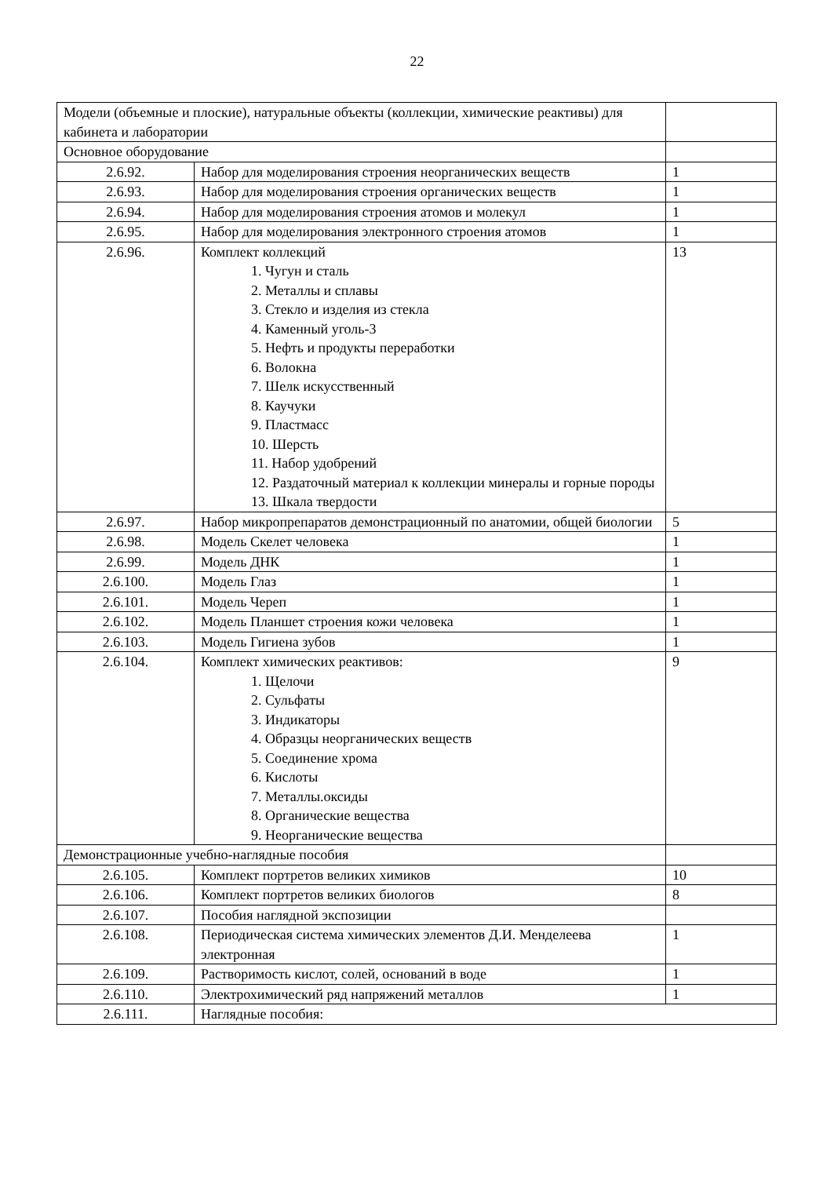22
| Модели (объемные и плоские), натуральные объекты (коллекции, химические реактивы) для кабинета и лаборатории | | |
| Основное оборудование | | |
| 2.6.92. | Набор для моделирования строения неорганических веществ | 1 |
| 2.6.93. | Набор для моделирования строения органических веществ | 1 |
| 2.6.94. | Набор для моделирования строения атомов и молекул | 1 |
| 2.6.95. | Набор для моделирования электронного строения атомов | 1 |
| 2.6.96. | Комплект коллекций 1. Чугун и сталь 2. Металлы и сплавы 3. Стекло и изделия из стекла 4. Каменный уголь-3 5. Нефть и продукты переработки 6. Волокна 7. Шелк искусственный 8. Каучуки 9. Пластмасс 10. Шерсть 11. Набор удобрений 12. Раздаточный материал к коллекции минералы и горные породы 13. Шкала твердости | 13 |
| 2.6.97. | Набор микропрепаратов демонстрационный по анатомии, общей биологии | 5 |
| 2.6.98. | Модель Скелет человека | 1 |
| 2.6.99. | Модель ДНК | 1 |
| 2.6.100. | Модель Глаз | 1 |
| 2.6.101. | Модель Череп | 1 |
| 2.6.102. | Модель Планшет строения кожи человека | 1 |
| 2.6.103. | Модель Гигиена зубов | 1 |
| 2.6.104. | Комплект химических реактивов: 1. Щелочи 2. Сульфаты 3. Индикаторы 4. Образцы неорганических веществ 5. Соединение хрома 6. Кислоты 7. Металлы.оксиды 8. Органические вещества 9. Неорганические вещества | 9 |
| Демонстрационные учебно-наглядные пособия | | |
| 2.6.105. | Комплект портретов великих химиков | 10 |
| 2.6.106. | Комплект портретов великих биологов | 8 |
| 2.6.107. | Пособия наглядной экспозиции | |
| 2.6.108. | Периодическая система химических элементов Д.И. Менделеева электронная | 1 |
| 2.6.109. | Растворимость кислот, солей, оснований в воде | 1 |
| 2.6.110. | Электрохимический ряд напряжений металлов | 1 |
| 2.6.111. | Наглядные пособия: | |